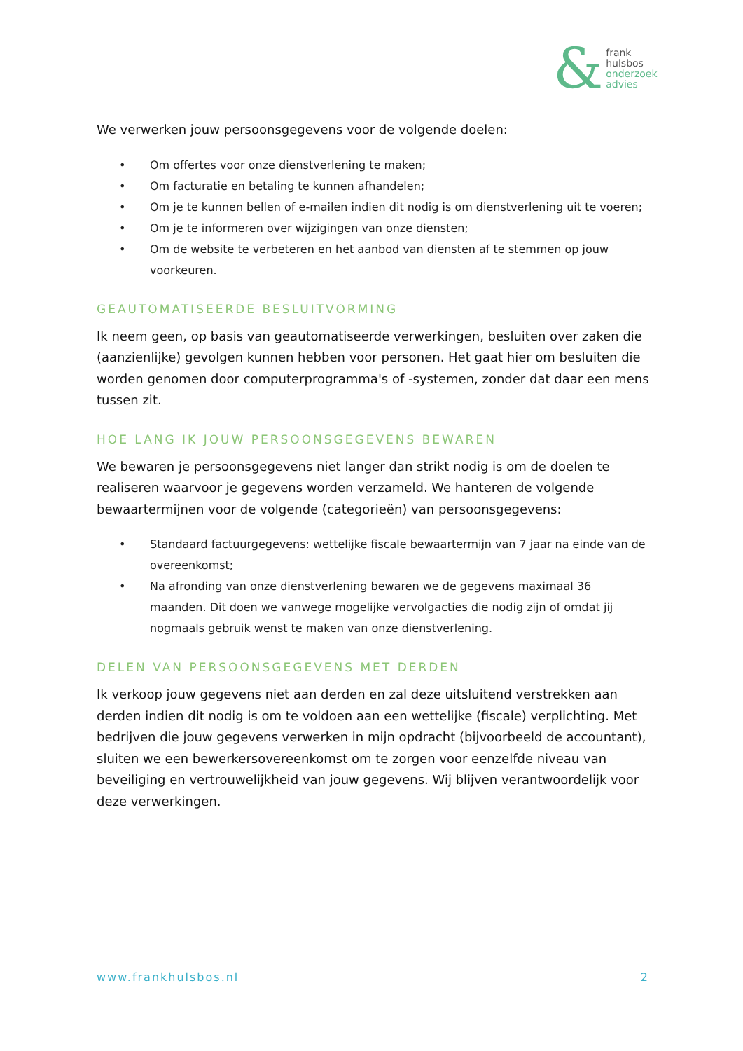&
frank
hulsbos
onderzoek
advies
We verwerken jouw persoonsgegevens voor de volgende doelen:
• Om offertes voor onze dienstverlening te maken;
• Om facturatie en betaling te kunnen afhandelen;
• Om je te kunnen bellen of e-mailen indien dit nodig is om dienstverlening uit te voeren;
• Om je te informeren over wijzigingen van onze diensten;
• Om de website te verbeteren en het aanbod van diensten af te stemmen op jouw voorkeuren.
GEAUTOMATISEERDE BESLUITVORMING
Ik neem geen, op basis van geautomatiseerde verwerkingen, besluiten over zaken die (aanzienlijke) gevolgen kunnen hebben voor personen. Het gaat hier om besluiten die worden genomen door computerprogramma's of -systemen, zonder dat daar een mens tussen zit.
HOE LANG IK JOUW PERSOONSGEGEVENS BEWAREN
We bewaren je persoonsgegevens niet langer dan strikt nodig is om de doelen te realiseren waarvoor je gegevens worden verzameld. We hanteren de volgende bewaartermijnen voor de volgende (categorieën) van persoonsgegevens:
• Standaard factuurgegevens: wettelijke fiscale bewaartermijn van 7 jaar na einde van de overeenkomst;
• Na afronding van onze dienstverlening bewaren we de gegevens maximaal 36 maanden. Dit doen we vanwege mogelijke vervolgacties die nodig zijn of omdat jij nogmaals gebruik wenst te maken van onze dienstverlening.
DELEN VAN PERSOONSGEGEVENS MET DERDEN
Ik verkoop jouw gegevens niet aan derden en zal deze uitsluitend verstrekken aan derden indien dit nodig is om te voldoen aan een wettelijke (fiscale) verplichting. Met bedrijven die jouw gegevens verwerken in mijn opdracht (bijvoorbeeld de accountant), sluiten we een bewerkersovereenkomst om te zorgen voor eenzelfde niveau van beveiliging en vertrouwelijkheid van jouw gegevens. Wij blijven verantwoordelijk voor deze verwerkingen.
www.frankhulsbos.nl 2